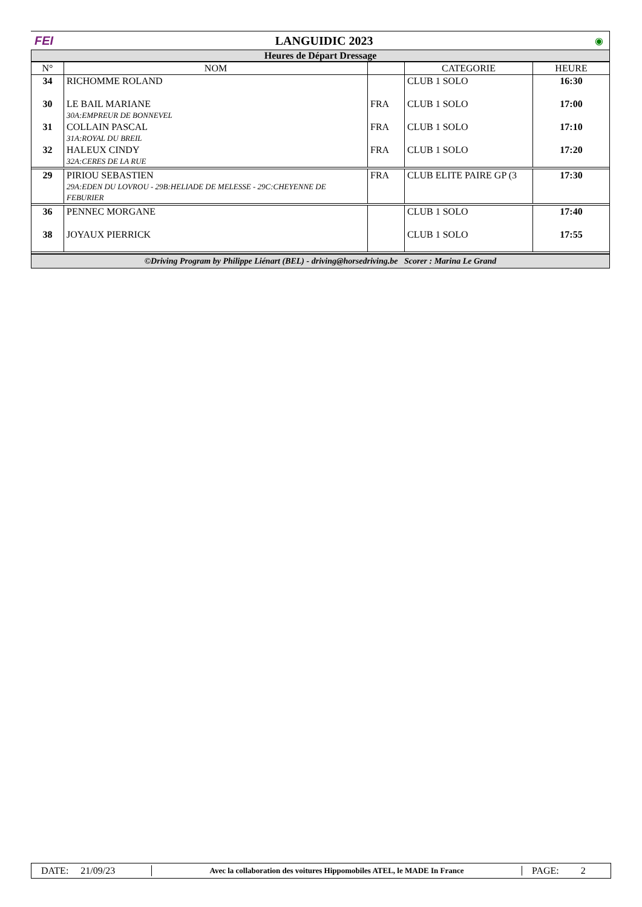FEI LANGUIDIC 2023 ◉
Heures de Départ Dressage
| N° | NOM | | CATEGORIE | HEURE |
| --- | --- | --- | --- | --- |
| 34 | RICHOMME ROLAND | | CLUB 1 SOLO | 16:30 |
| 30 | LE BAIL MARIANE 30A:EMPREUR DE BONNEVEL | FRA | CLUB 1 SOLO | 17:00 |
| 31 | COLLAIN PASCAL 31A:ROYAL DU BREIL | FRA | CLUB 1 SOLO | 17:10 |
| 32 | HALEUX CINDY 32A:CERES DE LA RUE | FRA | CLUB 1 SOLO | 17:20 |
| 29 | PIRIOU SEBASTIEN 29A:EDEN DU LOVROU - 29B:HELIADE DE MELESSE - 29C:CHEYENNE DE FEBURIER | FRA | CLUB ELITE PAIRE GP (3 | 17:30 |
| 36 | PENNEC MORGANE | | CLUB 1 SOLO | 17:40 |
| 38 | JOYAUX PIERRICK | | CLUB 1 SOLO | 17:55 |
©Driving Program by Philippe Liénart (BEL) - driving@horsedriving.be Scorer : Marina Le Grand
DATE: 21/09/23
Avec la collaboration des voitures Hippomobiles ATEL, le MADE In France
PAGE: 2